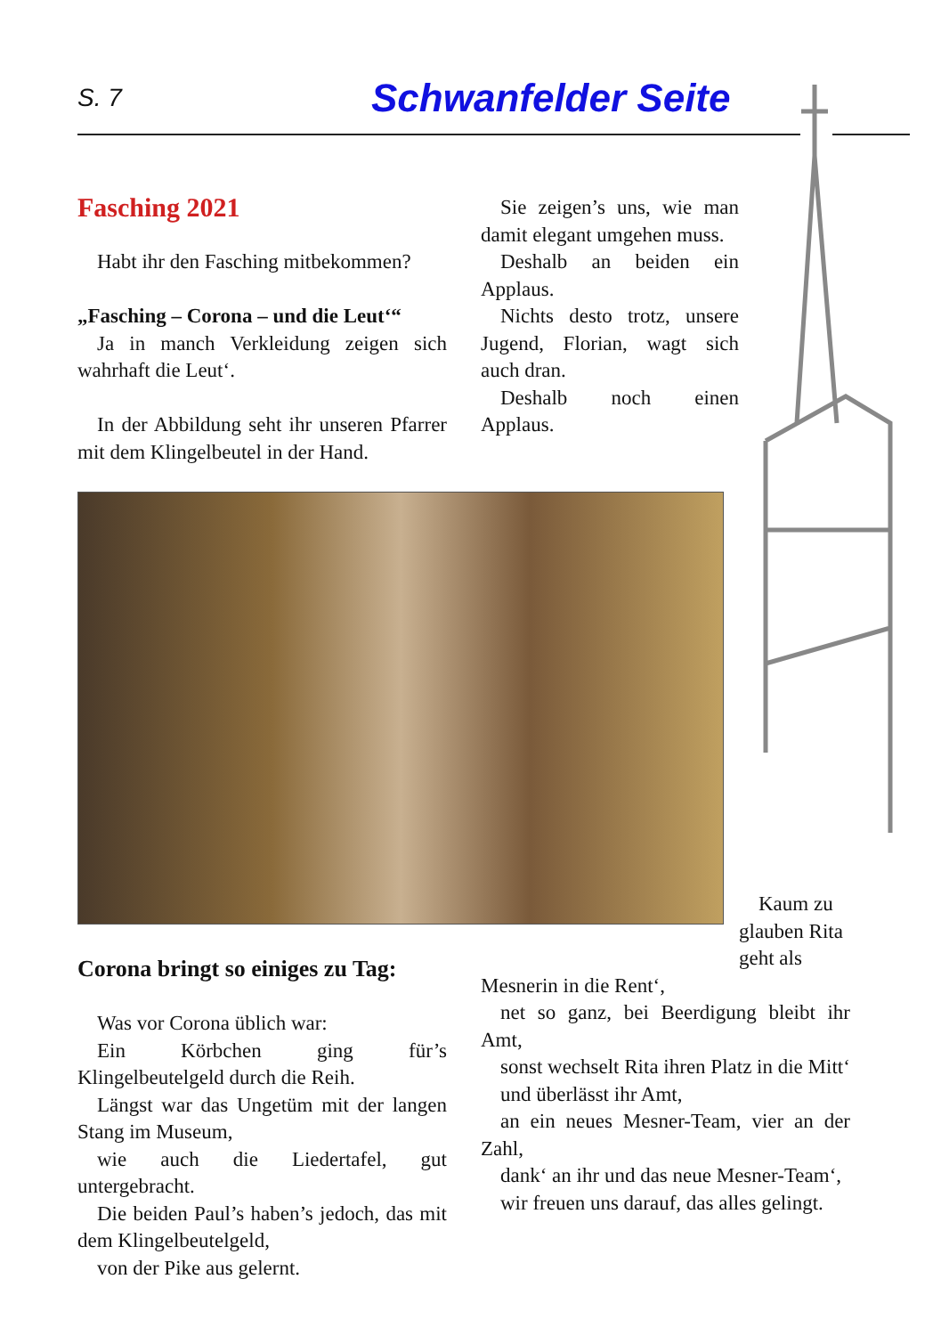S. 7
Schwanfelder Seite
Fasching 2021
Habt ihr den Fasching mitbekommen?
„Fasching – Corona – und die Leut‘“
Ja in manch Verkleidung zeigen sich wahrhaft die Leut‘.
In der Abbildung seht ihr unseren Pfarrer mit dem Klingelbeutel in der Hand.
Sie zeigen’s uns, wie man damit elegant umgehen muss.
Deshalb an beiden ein Applaus.
Nichts desto trotz, unsere Jugend, Florian, wagt sich auch dran.
Deshalb noch einen Applaus.
Corona bringt so einiges zu Tag:
Was vor Corona üblich war:
Ein Körbchen ging für’s Klingelbeutelgeld durch die Reih.
Längst war das Ungetüm mit der langen Stang im Museum,
wie auch die Liedertafel, gut untergebracht.
Die beiden Paul’s haben’s jedoch, das mit dem Klingelbeutelgeld,
von der Pike aus gelernt.
Kaum zu glauben Rita geht als
Mesnerin in die Rent‘,
net so ganz, bei Beerdigung bleibt ihr Amt,
sonst wechselt Rita ihren Platz in die Mitt‘
und überlässt ihr Amt,
an ein neues Mesner-Team, vier an der Zahl,
dank‘ an ihr und das neue Mesner-Team‘,
wir freuen uns darauf, das alles gelingt.